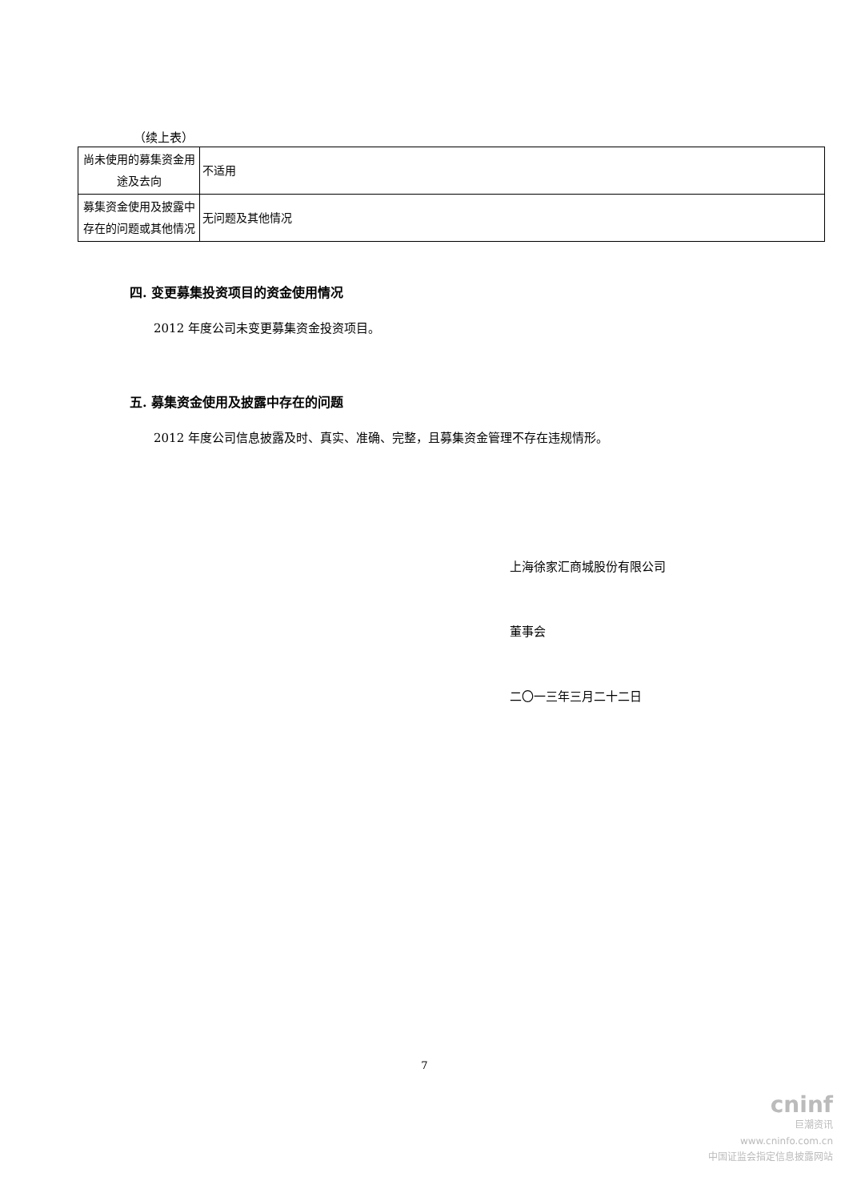（续上表）
| 尚未使用的募集资金用途及去向 | 不适用 |
| 募集资金使用及披露中存在的问题或其他情况 | 无问题及其他情况 |
四. 变更募集投资项目的资金使用情况
2012 年度公司未变更募集资金投资项目。
五. 募集资金使用及披露中存在的问题
2012 年度公司信息披露及时、真实、准确、完整，且募集资金管理不存在违规情形。
上海徐家汇商城股份有限公司
董事会
二〇一三年三月二十二日
7
cninf
巨潮资讯
www.cninfo.com.cn
中国证监会指定信息披露网站